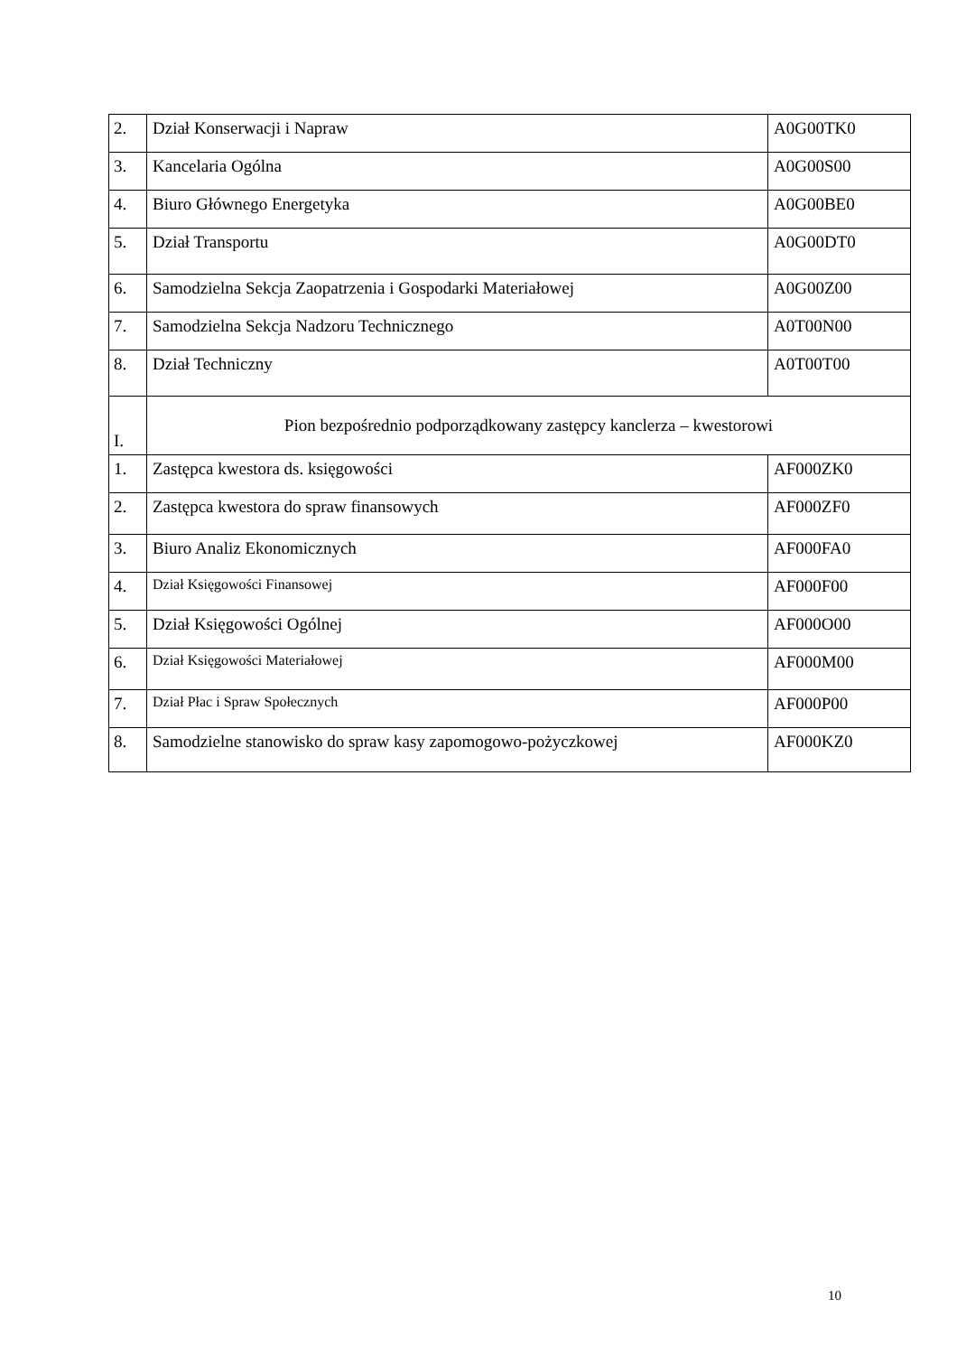| 2. | Dział Konserwacji i Napraw | A0G00TK0 |
| 3. | Kancelaria Ogólna | A0G00S00 |
| 4. | Biuro Głównego Energetyka | A0G00BE0 |
| 5. | Dział Transportu | A0G00DT0 |
| 6. | Samodzielna Sekcja Zaopatrzenia i Gospodarki Materiałowej | A0G00Z00 |
| 7. | Samodzielna Sekcja Nadzoru Technicznego | A0T00N00 |
| 8. | Dział Techniczny | A0T00T00 |
| I. | Pion bezpośrednio podporządkowany zastępcy kanclerza – kwestorowi | |
| 1. | Zastępca kwestora ds. księgowości | AF000ZK0 |
| 2. | Zastępca kwestora do spraw finansowych | AF000ZF0 |
| 3. | Biuro Analiz Ekonomicznych | AF000FA0 |
| 4. | Dział Księgowości Finansowej | AF000F00 |
| 5. | Dział Księgowości Ogólnej | AF000O00 |
| 6. | Dział Księgowości Materiałowej | AF000M00 |
| 7. | Dział Płac i Spraw Społecznych | AF000P00 |
| 8. | Samodzielne stanowisko do spraw kasy zapomogowo-pożyczkowej | AF000KZ0 |
10